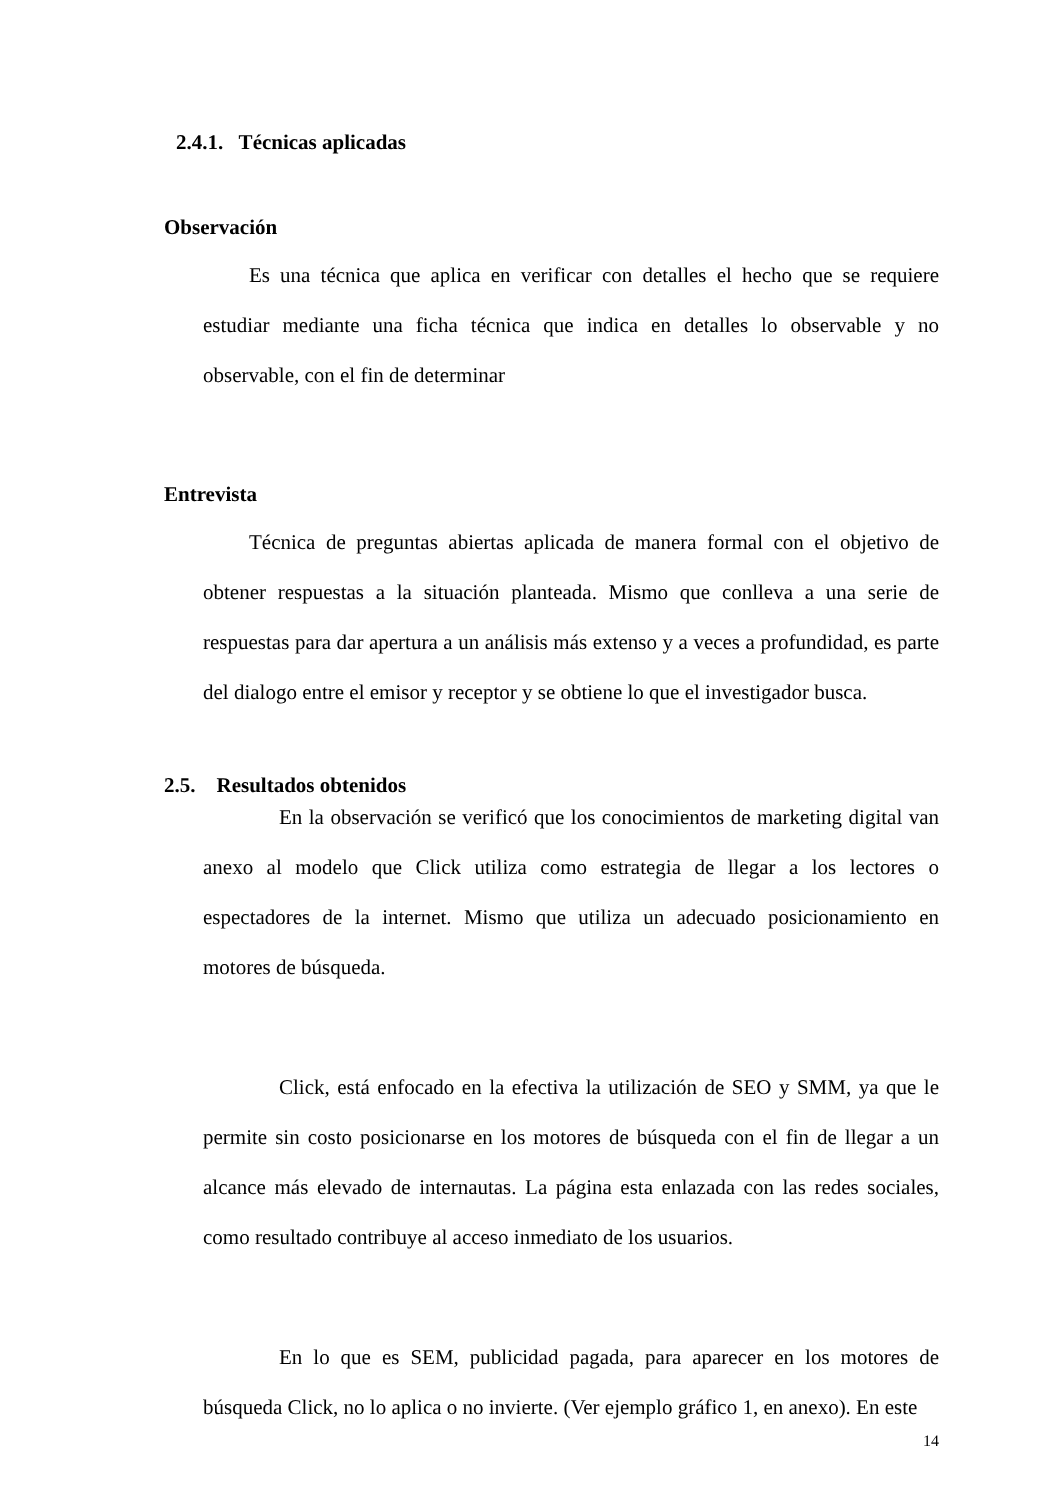2.4.1. Técnicas aplicadas
Observación
Es una técnica que aplica en verificar con detalles el hecho que se requiere estudiar mediante una ficha técnica que indica en detalles lo observable y no observable, con el fin de determinar
Entrevista
Técnica de preguntas abiertas aplicada de manera formal con el objetivo de obtener respuestas a la situación planteada. Mismo que conlleva a una serie de respuestas para dar apertura a un análisis más extenso y a veces a profundidad, es parte del dialogo entre el emisor y receptor y se obtiene lo que el investigador busca.
2.5. Resultados obtenidos
En la observación se verificó que los conocimientos de marketing digital van anexo al modelo que Click utiliza como estrategia de llegar a los lectores o espectadores de la internet. Mismo que utiliza un adecuado posicionamiento en motores de búsqueda.
Click, está enfocado en la efectiva la utilización de SEO y SMM, ya que le permite sin costo posicionarse en los motores de búsqueda con el fin de llegar a un alcance más elevado de internautas. La página esta enlazada con las redes sociales, como resultado contribuye al acceso inmediato de los usuarios.
En lo que es SEM, publicidad pagada, para aparecer en los motores de búsqueda Click, no lo aplica o no invierte. (Ver ejemplo gráfico 1, en anexo). En este
14